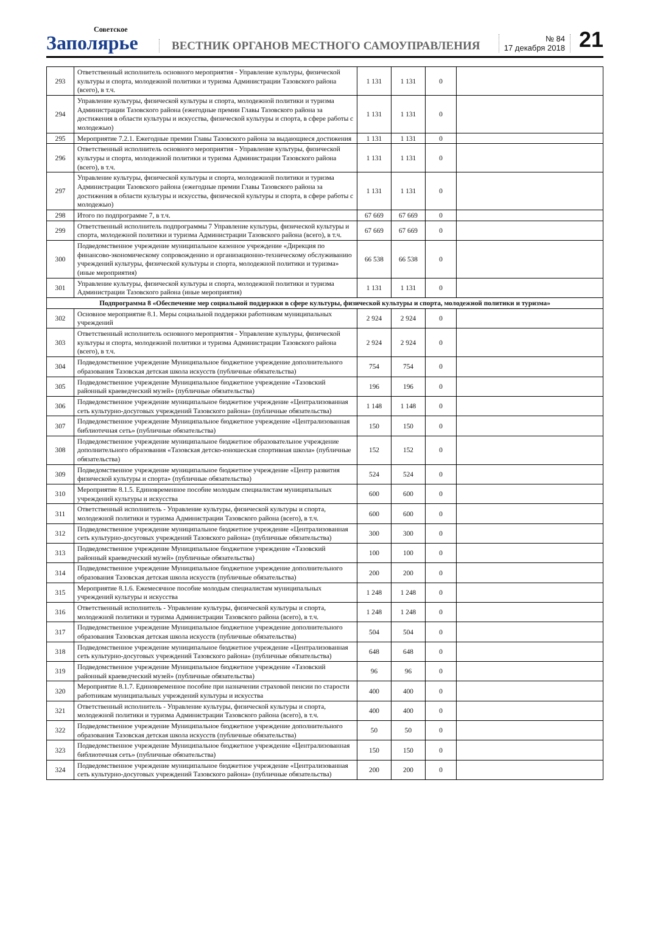Советское
Заполярье
ВЕСТНИК ОРГАНОВ МЕСТНОГО САМОУПРАВЛЕНИЯ
№ 84
17 декабря 2018
21
| 293 | Ответственный исполнитель основного мероприятия - Управление культуры, физической культуры и спорта, молодежной политики и туризма Администрации Тазовского района (всего), в т.ч. | 1 131 | 1 131 | 0 | |
| 294 | Управление культуры, физической культуры и спорта, молодежной политики и туризма Администрации Тазовского района (ежегодные премии Главы Тазовского района за достижения в области культуры и искусства, физической культуры и спорта, в сфере работы с молодежью) | 1 131 | 1 131 | 0 | |
| 295 | Мероприятие 7.2.1. Ежегодные премии Главы Тазовского района за выдающиеся достижения | 1 131 | 1 131 | 0 | |
| 296 | Ответственный исполнитель основного мероприятия - Управление культуры, физической культуры и спорта, молодежной политики и туризма Администрации Тазовского района (всего), в т.ч. | 1 131 | 1 131 | 0 | |
| 297 | Управление культуры, физической культуры и спорта, молодежной политики и туризма Администрации Тазовского района (ежегодные премии Главы Тазовского района за достижения в области культуры и искусства, физической культуры и спорта, в сфере работы с молодежью) | 1 131 | 1 131 | 0 | |
| 298 | Итого по подпрограмме 7, в т.ч. | 67 669 | 67 669 | 0 | |
| 299 | Ответственный исполнитель подпрограммы 7 Управление культуры, физической культуры и спорта, молодежной политики и туризма Администрации Тазовского района (всего), в т.ч. | 67 669 | 67 669 | 0 | |
| 300 | Подведомственное учреждение муниципальное казенное учреждение «Дирекция по финансово-экономическому сопровождению и организационно-техническому обслуживанию учреждений культуры, физической культуры и спорта, молодежной политики и туризма» (иные мероприятия) | 66 538 | 66 538 | 0 | |
| 301 | Управление культуры, физической культуры и спорта, молодежной политики и туризма Администрации Тазовского района (иные мероприятия) | 1 131 | 1 131 | 0 | |
| Подпрограмма 8 «Обеспечение мер социальной поддержки в сфере культуры, физической культуры и спорта, молодежной политики и туризма» | | | | | |
| 302 | Основное мероприятие 8.1. Меры социальной поддержки работникам муниципальных учреждений | 2 924 | 2 924 | 0 | |
| 303 | Ответственный исполнитель основного мероприятия - Управление культуры, физической культуры и спорта, молодежной политики и туризма Администрации Тазовского района (всего), в т.ч. | 2 924 | 2 924 | 0 | |
| 304 | Подведомственное учреждение Муниципальное бюджетное учреждение дополнительного образования Тазовская детская школа искусств (публичные обязательства) | 754 | 754 | 0 | |
| 305 | Подведомственное учреждение Муниципальное бюджетное учреждение «Тазовский районный краеведческий музей» (публичные обязательства) | 196 | 196 | 0 | |
| 306 | Подведомственное учреждение муниципальное бюджетное учреждение «Централизованная сеть культурно-досуговых учреждений Тазовского района» (публичные обязательства) | 1 148 | 1 148 | 0 | |
| 307 | Подведомственное учреждение Муниципальное бюджетное учреждение «Централизованная библиотечная сеть» (публичные обязательства) | 150 | 150 | 0 | |
| 308 | Подведомственное учреждение муниципальное бюджетное образовательное учреждение дополнительного образования «Тазовская детско-юношеская спортивная школа» (публичные обязательства) | 152 | 152 | 0 | |
| 309 | Подведомственное учреждение муниципальное бюджетное учреждение «Центр развития физической культуры и спорта» (публичные обязательства) | 524 | 524 | 0 | |
| 310 | Мероприятие 8.1.5. Единовременное пособие молодым специалистам муниципальных учреждений культуры и искусства | 600 | 600 | 0 | |
| 311 | Ответственный исполнитель - Управление культуры, физической культуры и спорта, молодежной политики и туризма Администрации Тазовского района (всего), в т.ч. | 600 | 600 | 0 | |
| 312 | Подведомственное учреждение муниципальное бюджетное учреждение «Централизованная сеть культурно-досуговых учреждений Тазовского района» (публичные обязательства) | 300 | 300 | 0 | |
| 313 | Подведомственное учреждение Муниципальное бюджетное учреждение «Тазовский районный краеведческий музей» (публичные обязательства) | 100 | 100 | 0 | |
| 314 | Подведомственное учреждение Муниципальное бюджетное учреждение дополнительного образования Тазовская детская школа искусств (публичные обязательства) | 200 | 200 | 0 | |
| 315 | Мероприятие 8.1.6. Ежемесячное пособие молодым специалистам муниципальных учреждений культуры и искусства | 1 248 | 1 248 | 0 | |
| 316 | Ответственный исполнитель - Управление культуры, физической культуры и спорта, молодежной политики и туризма Администрации Тазовского района (всего), в т.ч. | 1 248 | 1 248 | 0 | |
| 317 | Подведомственное учреждение Муниципальное бюджетное учреждение дополнительного образования Тазовская детская школа искусств (публичные обязательства) | 504 | 504 | 0 | |
| 318 | Подведомственное учреждение муниципальное бюджетное учреждение «Централизованная сеть культурно-досуговых учреждений Тазовского района» (публичные обязательства) | 648 | 648 | 0 | |
| 319 | Подведомственное учреждение Муниципальное бюджетное учреждение «Тазовский районный краеведческий музей» (публичные обязательства) | 96 | 96 | 0 | |
| 320 | Мероприятие 8.1.7. Единовременное пособие при назначении страховой пенсии по старости работникам муниципальных учреждений культуры и искусства | 400 | 400 | 0 | |
| 321 | Ответственный исполнитель - Управление культуры, физической культуры и спорта, молодежной политики и туризма Администрации Тазовского района (всего), в т.ч. | 400 | 400 | 0 | |
| 322 | Подведомственное учреждение Муниципальное бюджетное учреждение дополнительного образования Тазовская детская школа искусств (публичные обязательства) | 50 | 50 | 0 | |
| 323 | Подведомственное учреждение Муниципальное бюджетное учреждение «Централизованная библиотечная сеть» (публичные обязательства) | 150 | 150 | 0 | |
| 324 | Подведомственное учреждение муниципальное бюджетное учреждение «Централизованная сеть культурно-досуговых учреждений Тазовского района» (публичные обязательства) | 200 | 200 | 0 | |